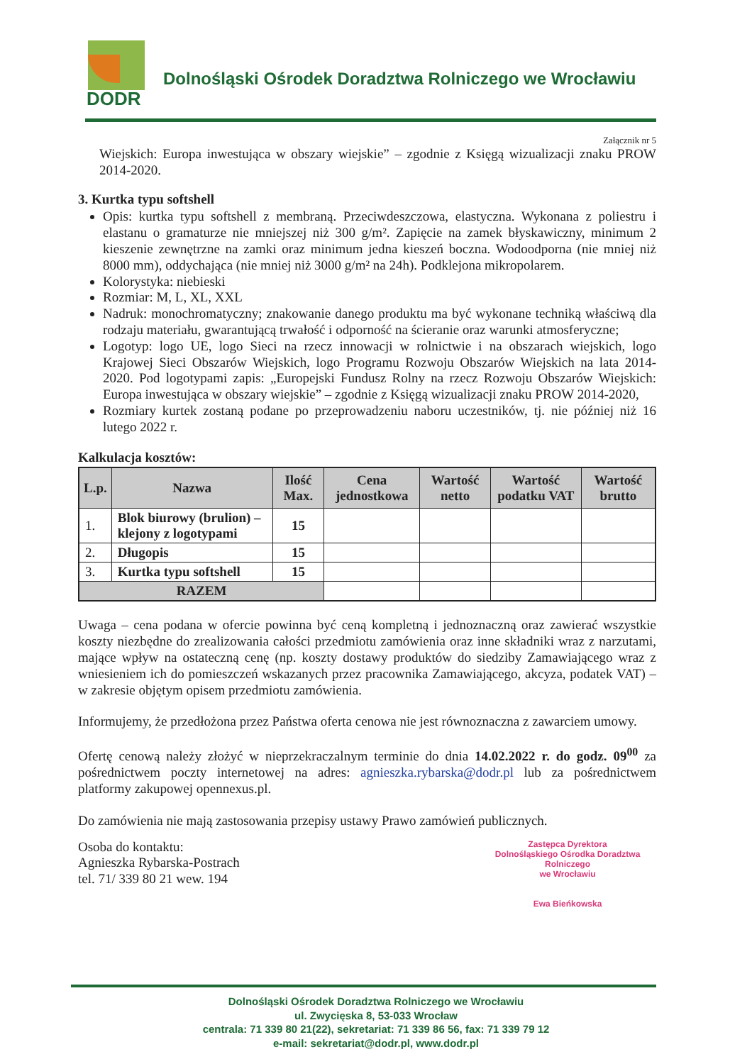DODR
Dolnośląski Ośrodek Doradztwa Rolniczego we Wrocławiu
Załącznik nr 5
Wiejskich: Europa inwestująca w obszary wiejskie” – zgodnie z Księgą wizualizacji znaku PROW 2014-2020.
3. Kurtka typu softshell
Opis: kurtka typu softshell z membraną. Przeciwdeszczowa, elastyczna. Wykonana z poliestru i elastanu o gramaturze nie mniejszej niż 300 g/m². Zapięcie na zamek błyskawiczny, minimum 2 kieszenie zewnętrzne na zamki oraz minimum jedna kieszeń boczna. Wodoodporna (nie mniej niż 8000 mm), oddychająca (nie mniej niż 3000 g/m² na 24h). Podklejona mikropolarem.
Kolorystyka: niebieski
Rozmiar: M, L, XL, XXL
Nadruk: monochromatyczny; znakowanie danego produktu ma być wykonane techniką właściwą dla rodzaju materiału, gwarantującą trwałość i odporność na ścieranie oraz warunki atmosferyczne;
Logotyp: logo UE, logo Sieci na rzecz innowacji w rolnictwie i na obszarach wiejskich, logo Krajowej Sieci Obszarów Wiejskich, logo Programu Rozwoju Obszarów Wiejskich na lata 2014-2020. Pod logotypami zapis: „Europejski Fundusz Rolny na rzecz Rozwoju Obszarów Wiejskich: Europa inwestująca w obszary wiejskie” – zgodnie z Księgą wizualizacji znaku PROW 2014-2020,
Rozmiary kurtek zostaną podane po przeprowadzeniu naboru uczestników, tj. nie później niż 16 lutego 2022 r.
Kalkulacja kosztów:
| L.p. | Nazwa | Ilość Max. | Cena jednostkowa | Wartość netto | Wartość podatku VAT | Wartość brutto |
| --- | --- | --- | --- | --- | --- | --- |
| 1. | Blok biurowy (brulion) – klejony z logotypami | 15 | | | | |
| 2. | Długopis | 15 | | | | |
| 3. | Kurtka typu softshell | 15 | | | | |
| RAZEM | | | | | | |
Uwaga – cena podana w ofercie powinna być ceną kompletną i jednoznaczną oraz zawierać wszystkie koszty niezbędne do zrealizowania całości przedmiotu zamówienia oraz inne składniki wraz z narzutami, mające wpływ na ostateczną cenę (np. koszty dostawy produktów do siedziby Zamawiającego wraz z wniesieniem ich do pomieszczeń wskazanych przez pracownika Zamawiającego, akcyza, podatek VAT) – w zakresie objętym opisem przedmiotu zamówienia.
Informujemy, że przedłożona przez Państwa oferta cenowa nie jest równoznaczna z zawarciem umowy.
Ofertę cenową należy złożyć w nieprzekraczalnym terminie do dnia 14.02.2022 r. do godz. 09<sup>00</sup> za pośrednictwem poczty internetowej na adres: agnieszka.rybarska@dodr.pl lub za pośrednictwem platformy zakupowej opennexus.pl.
Do zamówienia nie mają zastosowania przepisy ustawy Prawo zamówień publicznych.
Osoba do kontaktu:
Agnieszka Rybarska-Postrach
tel. 71/ 339 80 21 wew. 194
Zastępca Dyrektora
Dolnośląskiego Ośrodka Doradztwa Rolniczego
we Wrocławiu
Ewa Bieńkowska
Dolnośląski Ośrodek Doradztwa Rolniczego we Wrocławiu
ul. Zwycięska 8, 53-033 Wrocław
centrala: 71 339 80 21(22), sekretariat: 71 339 86 56, fax: 71 339 79 12
e-mail: sekretariat@dodr.pl, www.dodr.pl